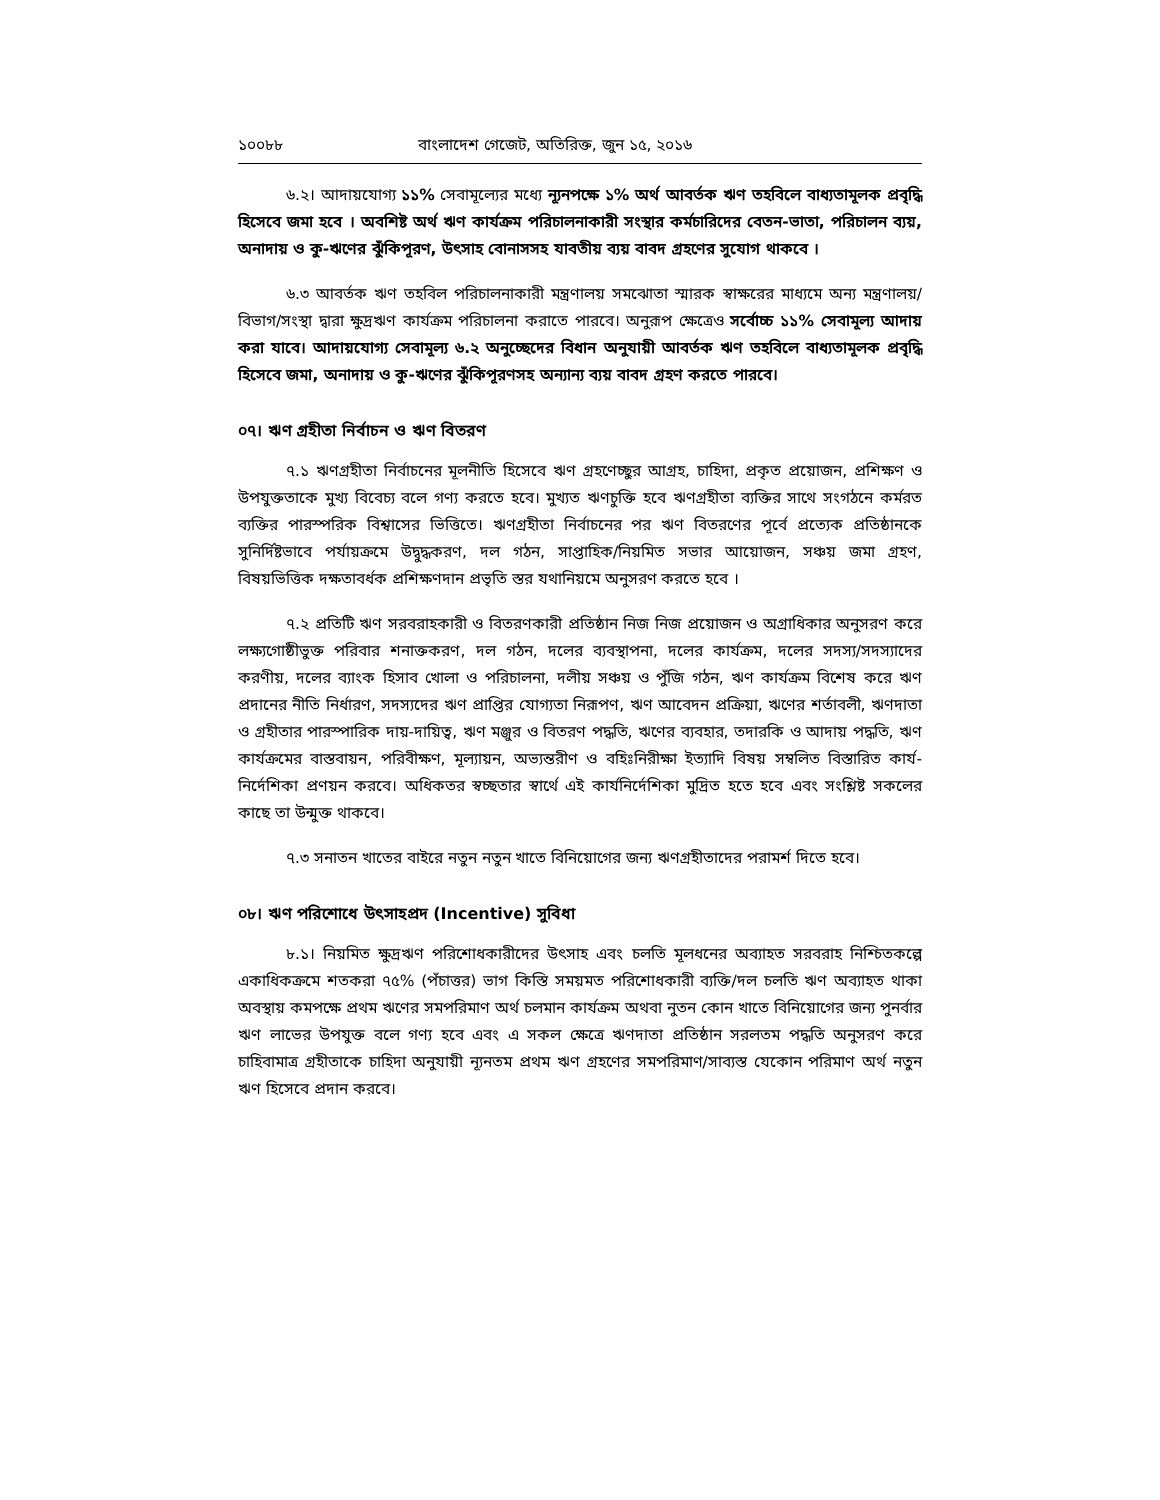১০০৮৮ বাংলাদেশ গেজেট, অতিরিক্ত, জুন ১৫, ২০১৬
৬.২। আদায়যোগ্য ১১% সেবামূল্যের মধ্যে ন্যূনপক্ষে ১% অর্থ আবর্তক ঋণ তহবিলে বাধ্যতামূলক প্রবৃদ্ধি হিসেবে জমা হবে । অবশিষ্ট অর্থ ঋণ কার্যক্রম পরিচালনাকারী সংস্থার কর্মচারিদের বেতন-ভাতা, পরিচালন ব্যয়, অনাদায় ও কু-ঋণের ঝুঁকিপূরণ, উৎসাহ বোনাসসহ যাবতীয় ব্যয় বাবদ গ্রহণের সুযোগ থাকবে ।
৬.৩ আবর্তক ঋণ তহবিল পরিচালনাকারী মন্ত্রণালয় সমঝোতা স্মারক স্বাক্ষরের মাধ্যমে অন্য মন্ত্রণালয়/বিভাগ/সংস্থা দ্বারা ক্ষুদ্রঋণ কার্যক্রম পরিচালনা করাতে পারবে। অনুরূপ ক্ষেত্রেও সর্বোচ্চ ১১% সেবামূল্য আদায় করা যাবে। আদায়যোগ্য সেবামূল্য ৬.২ অনুচ্ছেদের বিধান অনুযায়ী আবর্তক ঋণ তহবিলে বাধ্যতামূলক প্রবৃদ্ধি হিসেবে জমা, অনাদায় ও কু-ঋণের ঝুঁকিপূরণসহ অন্যান্য ব্যয় বাবদ গ্রহণ করতে পারবে।
০৭। ঋণ গ্রহীতা নির্বাচন ও ঋণ বিতরণ
৭.১ ঋণগ্রহীতা নির্বাচনের মূলনীতি হিসেবে ঋণ গ্রহণেচ্ছুর আগ্রহ, চাহিদা, প্রকৃত প্রয়োজন, প্রশিক্ষণ ও উপযুক্ততাকে মুখ্য বিবেচ্য বলে গণ্য করতে হবে। মুখ্যত ঋণচুক্তি হবে ঋণগ্রহীতা ব্যক্তির সাথে সংগঠনে কর্মরত ব্যক্তির পারস্পরিক বিশ্বাসের ভিত্তিতে। ঋণগ্রহীতা নির্বাচনের পর ঋণ বিতরণের পূর্বে প্রত্যেক প্রতিষ্ঠানকে সুনির্দিষ্টভাবে পর্যায়ক্রমে উদ্বুদ্ধকরণ, দল গঠন, সাপ্তাহিক/নিয়মিত সভার আয়োজন, সঞ্চয় জমা গ্রহণ, বিষয়ভিত্তিক দক্ষতাবর্ধক প্রশিক্ষণদান প্রভৃতি স্তর যথানিয়মে অনুসরণ করতে হবে ।
৭.২ প্রতিটি ঋণ সরবরাহকারী ও বিতরণকারী প্রতিষ্ঠান নিজ নিজ প্রয়োজন ও অগ্রাধিকার অনুসরণ করে লক্ষ্যগোষ্ঠীভুক্ত পরিবার শনাক্তকরণ, দল গঠন, দলের ব্যবস্থাপনা, দলের কার্যক্রম, দলের সদস্য/সদস্যাদের করণীয়, দলের ব্যাংক হিসাব খোলা ও পরিচালনা, দলীয় সঞ্চয় ও পুঁজি গঠন, ঋণ কার্যক্রম বিশেষ করে ঋণ প্রদানের নীতি নির্ধারণ, সদস্যদের ঋণ প্রাপ্তির যোগ্যতা নিরূপণ, ঋণ আবেদন প্রক্রিয়া, ঋণের শর্তাবলী, ঋণদাতা ও গ্রহীতার পারস্পারিক দায়-দায়িত্ব, ঋণ মঞ্জুর ও বিতরণ পদ্ধতি, ঋণের ব্যবহার, তদারকি ও আদায় পদ্ধতি, ঋণ কার্যক্রমের বাস্তবায়ন, পরিবীক্ষণ, মূল্যায়ন, অভ্যন্তরীণ ও বহিঃনিরীক্ষা ইত্যাদি বিষয় সম্বলিত বিস্তারিত কার্য-নির্দেশিকা প্রণয়ন করবে। অধিকতর স্বচ্ছতার স্বার্থে এই কার্যনির্দেশিকা মুদ্রিত হতে হবে এবং সংশ্লিষ্ট সকলের কাছে তা উন্মুক্ত থাকবে।
৭.৩ সনাতন খাতের বাইরে নতুন নতুন খাতে বিনিয়োগের জন্য ঋণগ্রহীতাদের পরামর্শ দিতে হবে।
০৮। ঋণ পরিশোধে উৎসাহপ্রদ (Incentive) সুবিধা
৮.১। নিয়মিত ক্ষুদ্রঋণ পরিশোধকারীদের উৎসাহ এবং চলতি মূলধনের অব্যাহত সরবরাহ নিশ্চিতকল্পে একাধিকক্রমে শতকরা ৭৫% (পঁচাত্তর) ভাগ কিস্তি সময়মত পরিশোধকারী ব্যক্তি/দল চলতি ঋণ অব্যাহত থাকা অবস্থায় কমপক্ষে প্রথম ঋণের সমপরিমাণ অর্থ চলমান কার্যক্রম অথবা নুতন কোন খাতে বিনিয়োগের জন্য পুনর্বার ঋণ লাভের উপযুক্ত বলে গণ্য হবে এবং এ সকল ক্ষেত্রে ঋণদাতা প্রতিষ্ঠান সরলতম পদ্ধতি অনুসরণ করে চাহিবামাত্র গ্রহীতাকে চাহিদা অনুযায়ী ন্যূনতম প্রথম ঋণ গ্রহণের সমপরিমাণ/সাব্যস্ত যেকোন পরিমাণ অর্থ নতুন ঋণ হিসেবে প্রদান করবে।